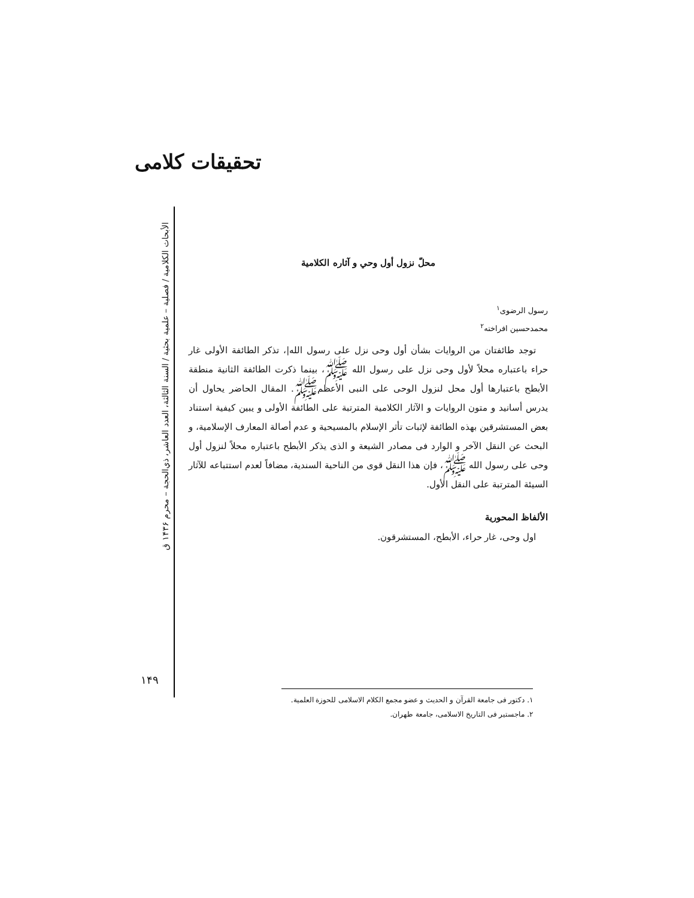تحقیقات کلامی
الأبحاث الكلامية / فصلية – علمية بحثية / السنة الثالثة، العدد العاشر، ذي‌الحجة – محرم ۱۴۳۶ ق
۱۴۹
محلّ نزول أول وحي و آثاره الكلامية
رسول الرضوی<sup>۱</sup>
محمدحسین افراخته<sup>۲</sup>
توجد طائفتان من الروايات بشأن أول وحى نزل على رسول الله|، تذكر الطائفة الأولى غار حراء باعتباره محلاً لأول وحى نزل على رسول الله ﷺ، بينما ذكرت الطائفة الثانية منطقة الأبطح باعتبارها أول محل لنزول الوحى على النبى الأعظمﷺ. المقال الحاضر يحاول أن يدرس أسانيد و متون الروايات و الآثار الكلامية المترتبة على الطائفة الأولى و يبين كيفية استناد بعض المستشرقين بهذه الطائفة لإثبات تأثر الإسلام بالمسيحية و عدم أصالة المعارف الإسلامية، و البحث عن النقل الآخر و الوارد فى مصادر الشيعة و الذى يذكر الأبطح باعتباره محلاً لنزول أول وحى على رسول الله ﷺ، فإن هذا النقل قوى من الناحية السندية، مضافاً لعدم استتباعه للآثار السيئة المترتبة على النقل الأول.
الألفاظ المحورية
اول وحى، غار حراء، الأبطح، المستشرقون.
۱. دكتور فى جامعة القرآن و الحديث و عضو مجمع الكلام الاسلامى للحوزة العلمية.
۲. ماجستير فى التاريخ الاسلامى، جامعة طهران.